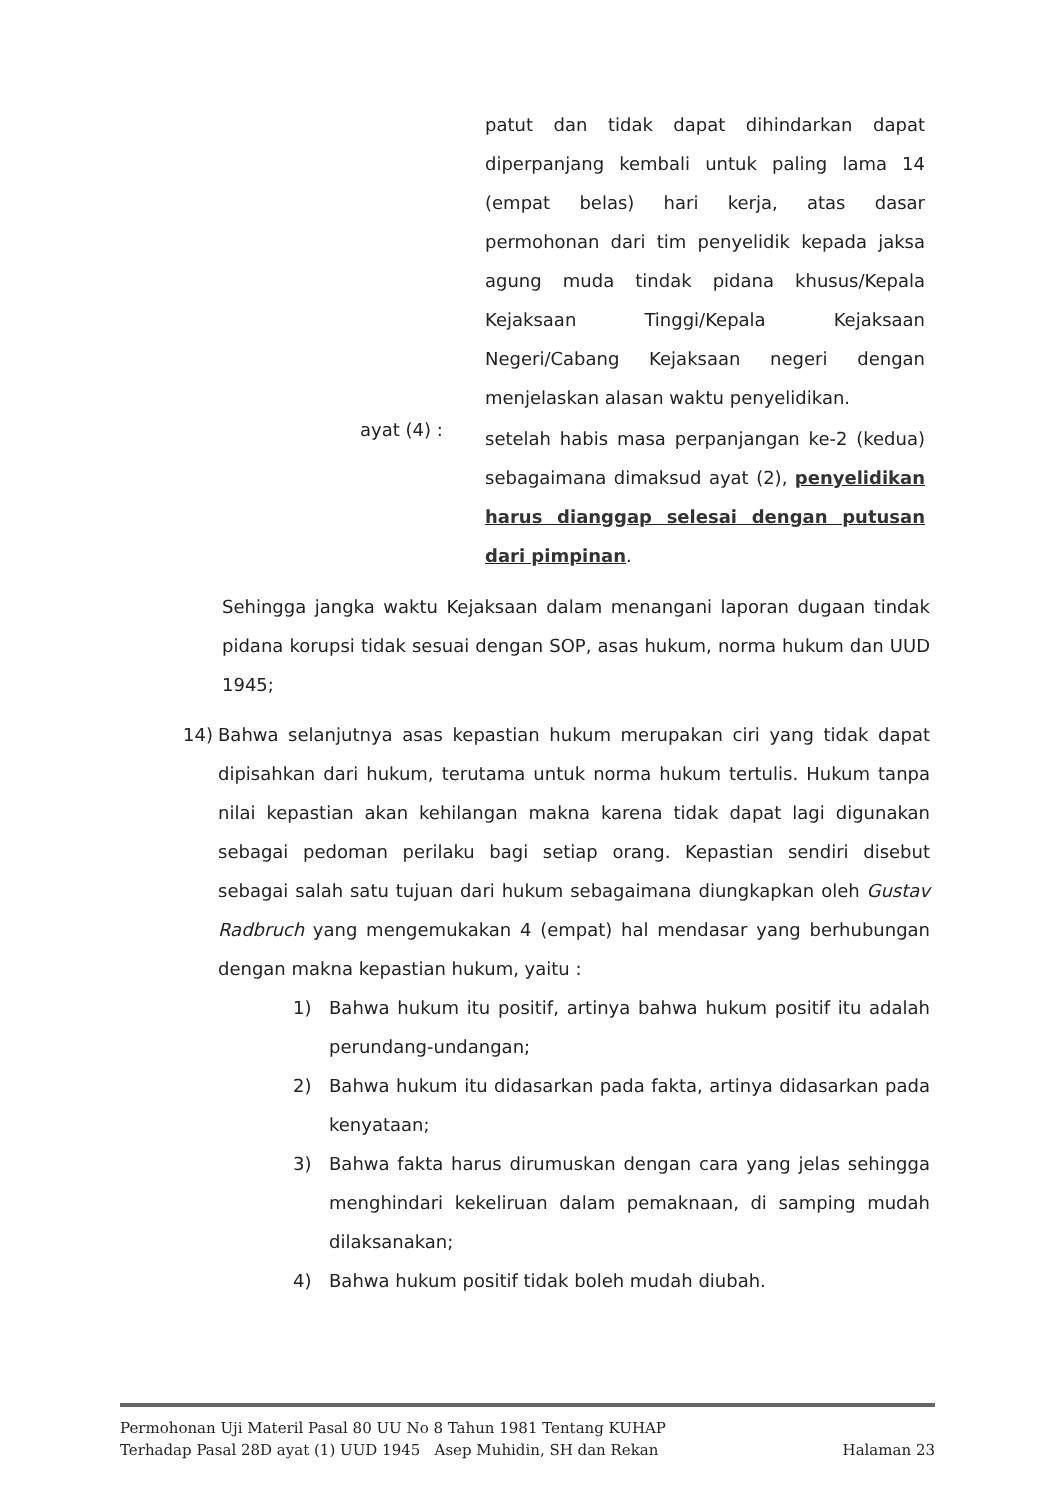patut dan tidak dapat dihindarkan dapat diperpanjang kembali untuk paling lama 14 (empat belas) hari kerja, atas dasar permohonan dari tim penyelidik kepada jaksa agung muda tindak pidana khusus/Kepala Kejaksaan Tinggi/Kepala Kejaksaan Negeri/Cabang Kejaksaan negeri dengan menjelaskan alasan waktu penyelidikan.
ayat (4) :
setelah habis masa perpanjangan ke-2 (kedua) sebagaimana dimaksud ayat (2), penyelidikan harus dianggap selesai dengan putusan dari pimpinan.
Sehingga jangka waktu Kejaksaan dalam menangani laporan dugaan tindak pidana korupsi tidak sesuai dengan SOP, asas hukum, norma hukum dan UUD 1945;
14) Bahwa selanjutnya asas kepastian hukum merupakan ciri yang tidak dapat dipisahkan dari hukum, terutama untuk norma hukum tertulis. Hukum tanpa nilai kepastian akan kehilangan makna karena tidak dapat lagi digunakan sebagai pedoman perilaku bagi setiap orang. Kepastian sendiri disebut sebagai salah satu tujuan dari hukum sebagaimana diungkapkan oleh Gustav Radbruch yang mengemukakan 4 (empat) hal mendasar yang berhubungan dengan makna kepastian hukum, yaitu :
1) Bahwa hukum itu positif, artinya bahwa hukum positif itu adalah perundang-undangan;
2) Bahwa hukum itu didasarkan pada fakta, artinya didasarkan pada kenyataan;
3) Bahwa fakta harus dirumuskan dengan cara yang jelas sehingga menghindari kekeliruan dalam pemaknaan, di samping mudah dilaksanakan;
4) Bahwa hukum positif tidak boleh mudah diubah.
Permohonan Uji Materil Pasal 80 UU No 8 Tahun 1981 Tentang KUHAP
Terhadap Pasal 28D ayat (1) UUD 1945 Asep Muhidin, SH dan Rekan Halaman 23